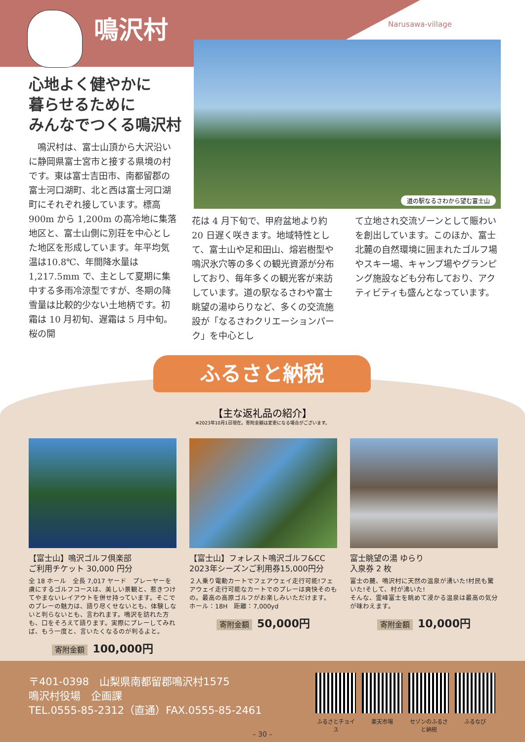鳴沢村 Narusawa-village
道の駅なるさわから望む富士山
心地よく健やかに
暮らせるために
みんなでつくる鳴沢村
鳴沢村は、富士山頂から大沢沿いに静岡県富士宮市と接する県境の村です。東は富士吉田市、南都留郡の富士河口湖町、北と西は富士河口湖町にそれぞれ接しています。標高 900m から 1,200m の高冷地に集落地区と、富士山側に別荘を中心とした地区を形成しています。年平均気温は10.8℃、年間降水量は 1,217.5mm で、主として夏期に集中する多雨冷涼型ですが、冬期の降雪量は比較的少ない土地柄です。初霜は 10 月初旬、遅霜は 5 月中旬。桜の開
花は 4 月下旬で、甲府盆地より約 20 日遅く咲きます。地域特性として、富士山や足和田山、熔岩樹型や鳴沢氷穴等の多くの観光資源が分布しており、毎年多くの観光客が来訪しています。道の駅なるさわや富士眺望の湯ゆらりなど、多くの交流施設が「なるさわクリエーションパーク」を中心とし
て立地され交流ゾーンとして賑わいを創出しています。このほか、富士北麓の自然環境に囲まれたゴルフ場やスキー場、キャンプ場やグランピング施設なども分布しており、アクティビティも盛んとなっています。
ふるさと納税
【主な返礼品の紹介】
※2023年10月1日現在。寄附金額は変更になる場合がございます。
【富士山】鳴沢ゴルフ倶楽部
ご利用チケット 30,000 円分
全 18 ホール　全長 7,017 ヤード　プレーヤーを虜にするゴルフコースは、美しい景観と、惹きつけてやまないレイアウトを併せ持っています。そこでのプレーの魅力は、語り尽くせないとも、体験しないと判らないとも、言われます。鳴沢を訪れた方も、口をそろえて語ります。実際にプレーしてみれば、もう一度と、言いたくなるのが判るよと。
寄附金額 100,000円
【富士山】フォレスト鳴沢ゴルフ&CC
2023年シーズンご利用券15,000円分
２人乗り電動カートでフェアウェイ走行可能!フェアウェイ走行可能なカートでのプレーは爽快そのもの。最高の高原ゴルフがお楽しみいただけます。
ホール：18H　距離：7,000yd
寄附金額 50,000円
富士眺望の湯 ゆらり
入泉券 2 枚
富士の麓、鳴沢村に天然の温泉が湧いた!村民も驚いた!そして、村が沸いた!
そんな、霊峰富士を眺めて浸かる温泉は最高の気分が味わえます。
寄附金額 10,000円
〒401-0398　山梨県南都留郡鳴沢村1575
鳴沢村役場　企画課
TEL.0555-85-2312（直通）FAX.0555-85-2461
ふるさとチョイス
楽天市場 セゾンのふるさと納税
ふるなび
– 30 –